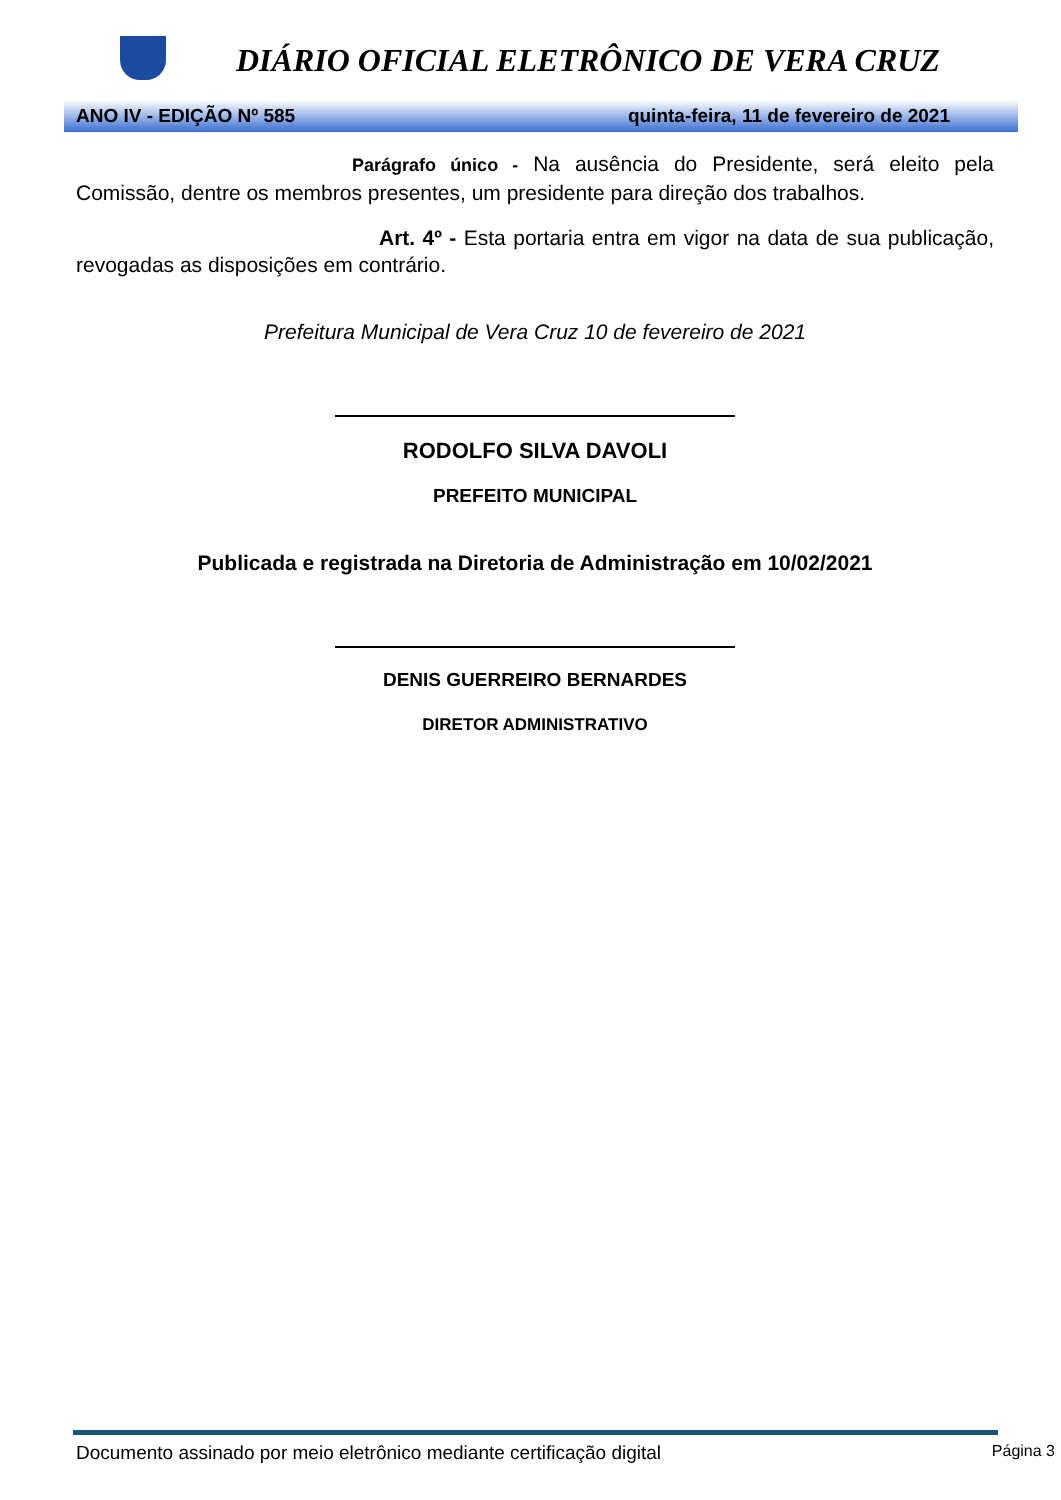DIÁRIO OFICIAL ELETRÔNICO DE VERA CRUZ
ANO IV - EDIÇÃO Nº 585 quinta-feira, 11 de fevereiro de 2021
Parágrafo único - Na ausência do Presidente, será eleito pela Comissão, dentre os membros presentes, um presidente para direção dos trabalhos.
Art. 4º - Esta portaria entra em vigor na data de sua publicação, revogadas as disposições em contrário.
Prefeitura Municipal de Vera Cruz 10 de fevereiro de 2021
RODOLFO SILVA DAVOLI
PREFEITO MUNICIPAL
Publicada e registrada na Diretoria de Administração em 10/02/2021
DENIS GUERREIRO BERNARDES
DIRETOR ADMINISTRATIVO
Documento assinado por meio eletrônico mediante certificação digital Página 3